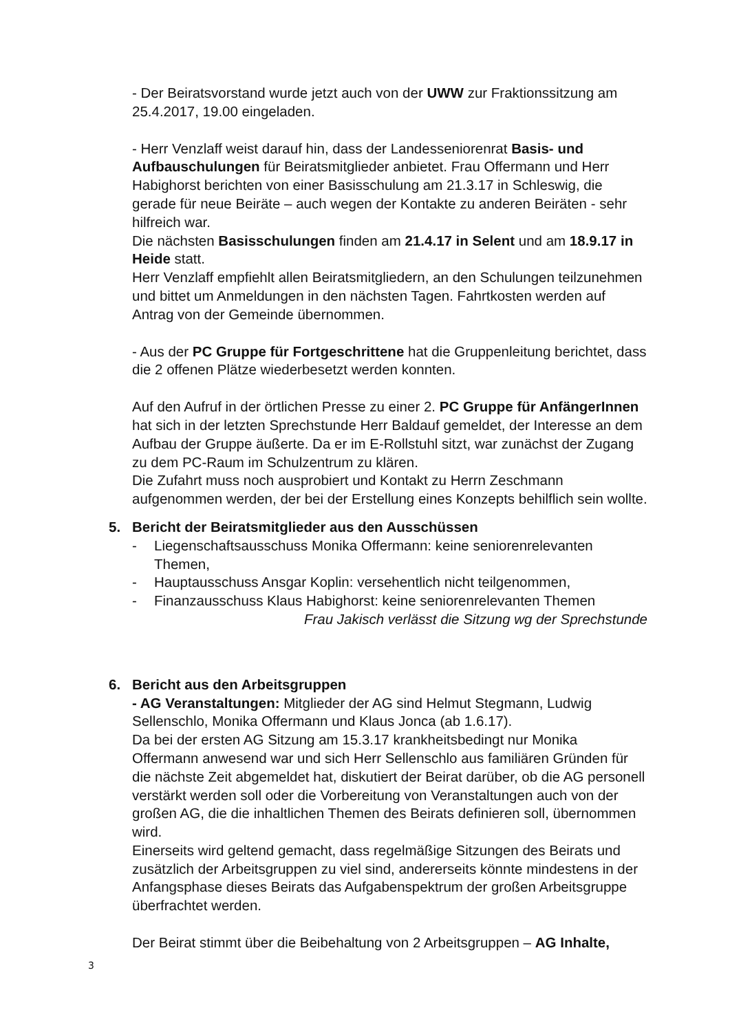- Der Beiratsvorstand wurde jetzt auch von der UWW zur Fraktionssitzung am 25.4.2017, 19.00 eingeladen.
- Herr Venzlaff weist darauf hin, dass der Landesseniorenrat Basis- und Aufbauschulungen für Beiratsmitglieder anbietet. Frau Offermann und Herr Habighorst berichten von einer Basisschulung am 21.3.17 in Schleswig, die gerade für neue Beiräte – auch wegen der Kontakte zu anderen Beiräten - sehr hilfreich war.
Die nächsten Basisschulungen finden am 21.4.17 in Selent und am 18.9.17 in Heide statt.
Herr Venzlaff empfiehlt allen Beiratsmitgliedern, an den Schulungen teilzunehmen und bittet um Anmeldungen in den nächsten Tagen. Fahrtkosten werden auf Antrag von der Gemeinde übernommen.
- Aus der PC Gruppe für Fortgeschrittene hat die Gruppenleitung berichtet, dass die 2 offenen Plätze wiederbesetzt werden konnten.
Auf den Aufruf in der örtlichen Presse zu einer 2. PC Gruppe für AnfängerInnen hat sich in der letzten Sprechstunde Herr Baldauf gemeldet, der Interesse an dem Aufbau der Gruppe äußerte. Da er im E-Rollstuhl sitzt, war zunächst der Zugang zu dem PC-Raum im Schulzentrum zu klären.
Die Zufahrt muss noch ausprobiert und Kontakt zu Herrn Zeschmann aufgenommen werden, der bei der Erstellung eines Konzepts behilflich sein wollte.
5. Bericht der Beiratsmitglieder aus den Ausschüssen
- Liegenschaftsausschuss Monika Offermann: keine seniorenrelevanten Themen,
- Hauptausschuss Ansgar Koplin: versehentlich nicht teilgenommen,
- Finanzausschuss Klaus Habighorst: keine seniorenrelevanten Themen
Frau Jakisch verlässt die Sitzung wg der Sprechstunde
6. Bericht aus den Arbeitsgruppen
- AG Veranstaltungen: Mitglieder der AG sind Helmut Stegmann, Ludwig Sellenschlo, Monika Offermann und Klaus Jonca (ab 1.6.17).
Da bei der ersten AG Sitzung am 15.3.17 krankheitsbedingt nur Monika Offermann anwesend war und sich Herr Sellenschlo aus familiären Gründen für die nächste Zeit abgemeldet hat, diskutiert der Beirat darüber, ob die AG personell verstärkt werden soll oder die Vorbereitung von Veranstaltungen auch von der großen AG, die die inhaltlichen Themen des Beirats definieren soll, übernommen wird.
Einerseits wird geltend gemacht, dass regelmäßige Sitzungen des Beirats und zusätzlich der Arbeitsgruppen zu viel sind, andererseits könnte mindestens in der Anfangsphase dieses Beirats das Aufgabenspektrum der großen Arbeitsgruppe überfrachtet werden.
Der Beirat stimmt über die Beibehaltung von 2 Arbeitsgruppen – AG Inhalte,
3